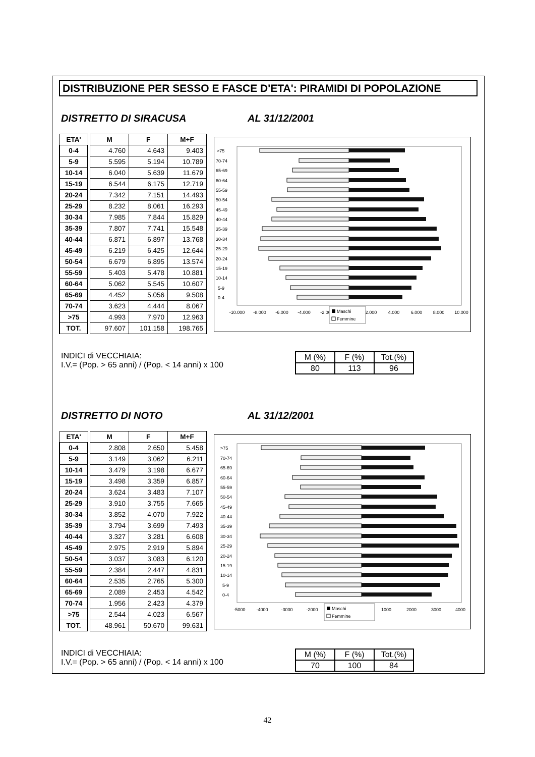DISTRIBUZIONE PER SESSO E FASCE D'ETA': PIRAMIDI DI POPOLAZIONE
DISTRETTO DI SIRACUSA AL 31/12/2001
| ETA' | | M | F | M+F |
| 0-4 | | 4.760 | 4.643 | 9.403 |
| 5-9 | | 5.595 | 5.194 | 10.789 |
| 10-14 | | 6.040 | 5.639 | 11.679 |
| 15-19 | | 6.544 | 6.175 | 12.719 |
| 20-24 | | 7.342 | 7.151 | 14.493 |
| 25-29 | | 8.232 | 8.061 | 16.293 |
| 30-34 | | 7.985 | 7.844 | 15.829 |
| 35-39 | | 7.807 | 7.741 | 15.548 |
| 40-44 | | 6.871 | 6.897 | 13.768 |
| 45-49 | | 6.219 | 6.425 | 12.644 |
| 50-54 | | 6.679 | 6.895 | 13.574 |
| 55-59 | | 5.403 | 5.478 | 10.881 |
| 60-64 | | 5.062 | 5.545 | 10.607 |
| 65-69 | | 4.452 | 5.056 | 9.508 |
| 70-74 | | 3.623 | 4.444 | 8.067 |
| >75 | | 4.993 | 7.970 | 12.963 |
| TOT. | | 97.607 | 101.158 | 198.765 |
>75
70-74
65-69
60-64
55-59
50-54
45-49
40-44
35-39
30-34
25-29
20-24
15-19
10-14
5-9
0-4
-10.000
-8.000
-6.000
-4.000
-2.000
2.000
4.000
6.000
8.000
10.000
Maschi
Femmine
INDICI di VECCHIAIA:
I.V.= (Pop. > 65 anni) / (Pop. < 14 anni) x 100
| M (%) | F (%) | Tot.(%) |
| 80 | 113 | 96 |
DISTRETTO DI NOTO AL 31/12/2001
| ETA' | | M | F | M+F |
| 0-4 | | 2.808 | 2.650 | 5.458 |
| 5-9 | | 3.149 | 3.062 | 6.211 |
| 10-14 | | 3.479 | 3.198 | 6.677 |
| 15-19 | | 3.498 | 3.359 | 6.857 |
| 20-24 | | 3.624 | 3.483 | 7.107 |
| 25-29 | | 3.910 | 3.755 | 7.665 |
| 30-34 | | 3.852 | 4.070 | 7.922 |
| 35-39 | | 3.794 | 3.699 | 7.493 |
| 40-44 | | 3.327 | 3.281 | 6.608 |
| 45-49 | | 2.975 | 2.919 | 5.894 |
| 50-54 | | 3.037 | 3.083 | 6.120 |
| 55-59 | | 2.384 | 2.447 | 4.831 |
| 60-64 | | 2.535 | 2.765 | 5.300 |
| 65-69 | | 2.089 | 2.453 | 4.542 |
| 70-74 | | 1.956 | 2.423 | 4.379 |
| >75 | | 2.544 | 4.023 | 6.567 |
| TOT. | | 48.961 | 50.670 | 99.631 |
>75
70-74
65-69
60-64
55-59
50-54
45-49
40-44
35-39
30-34
25-29
20-24
15-19
10-14
5-9
0-4
-5000
-4000
-3000
-2000
1000
2000
3000
4000
Maschi
Femmine
INDICI di VECCHIAIA:
I.V.= (Pop. > 65 anni) / (Pop. < 14 anni) x 100
| M (%) | F (%) | Tot.(%) |
| 70 | 100 | 84 |
42